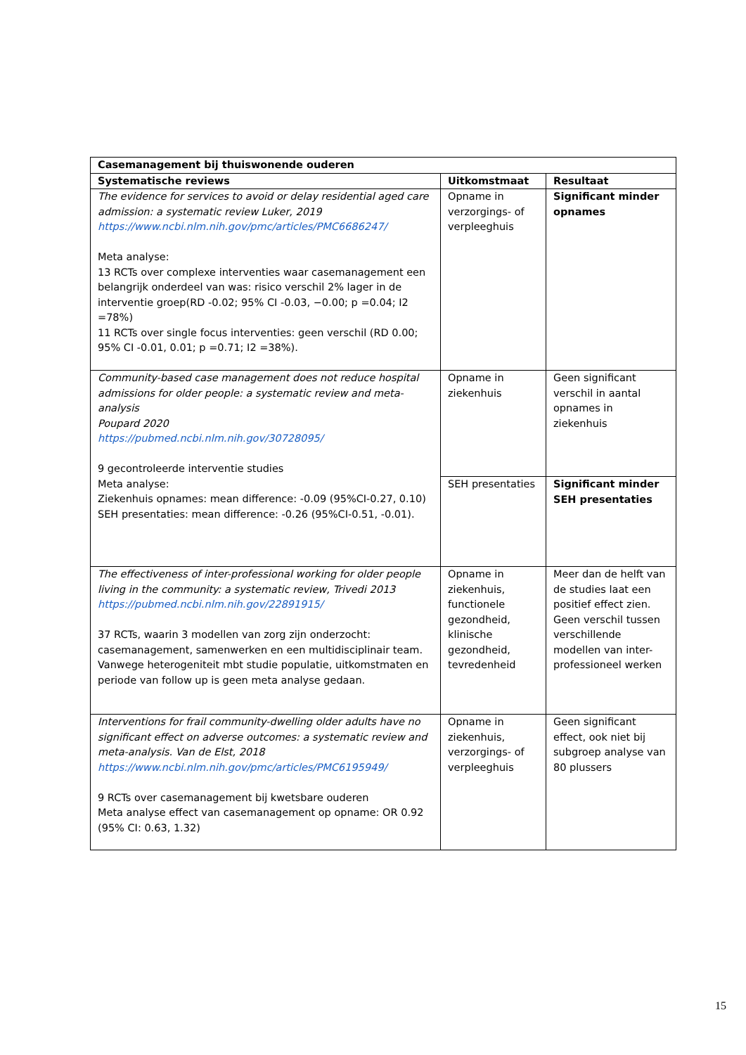| Casemanagement bij thuiswonende ouderen | | |
| --- | --- | --- |
| Systematische reviews | Uitkomstmaat | Resultaat |
| The evidence for services to avoid or delay residential aged care admission: a systematic review Luker, 2019 https://www.ncbi.nlm.nih.gov/pmc/articles/PMC6686247/ Meta analyse: 13 RCTs over complexe interventies waar casemanagement een belangrijk onderdeel van was: risico verschil 2% lager in de interventie groep(RD -0.02; 95% CI -0.03, −0.00; p =0.04; I2 =78%) 11 RCTs over single focus interventies: geen verschil (RD 0.00; 95% CI -0.01, 0.01; p =0.71; I2 =38%). | Opname in verzorgings- of verpleeghuis | Significant minder opnames |
| Community-based case management does not reduce hospital admissions for older people: a systematic review and meta-analysis Poupard 2020 https://pubmed.ncbi.nlm.nih.gov/30728095/ 9 gecontroleerde interventie studies Meta analyse: Ziekenhuis opnames: mean difference: -0.09 (95%CI-0.27, 0.10) SEH presentaties: mean difference: -0.26 (95%CI-0.51, -0.01). | Opname in ziekenhuis | Geen significant verschil in aantal opnames in ziekenhuis |
| | SEH presentaties | Significant minder SEH presentaties |
| The effectiveness of inter-professional working for older people living in the community: a systematic review, Trivedi 2013 https://pubmed.ncbi.nlm.nih.gov/22891915/ 37 RCTs, waarin 3 modellen van zorg zijn onderzocht: casemanagement, samenwerken en een multidisciplinair team. Vanwege heterogeniteit mbt studie populatie, uitkomstmaten en periode van follow up is geen meta analyse gedaan. | Opname in ziekenhuis, functionele gezondheid, klinische gezondheid, tevredenheid | Meer dan de helft van de studies laat een positief effect zien. Geen verschil tussen verschillende modellen van inter-professioneel werken |
| Interventions for frail community-dwelling older adults have no significant effect on adverse outcomes: a systematic review and meta-analysis. Van de Elst, 2018 https://www.ncbi.nlm.nih.gov/pmc/articles/PMC6195949/ 9 RCTs over casemanagement bij kwetsbare ouderen Meta analyse effect van casemanagement op opname: OR 0.92 (95% CI: 0.63, 1.32) | Opname in ziekenhuis, verzorgings- of verpleeghuis | Geen significant effect, ook niet bij subgroep analyse van 80 plussers |
15